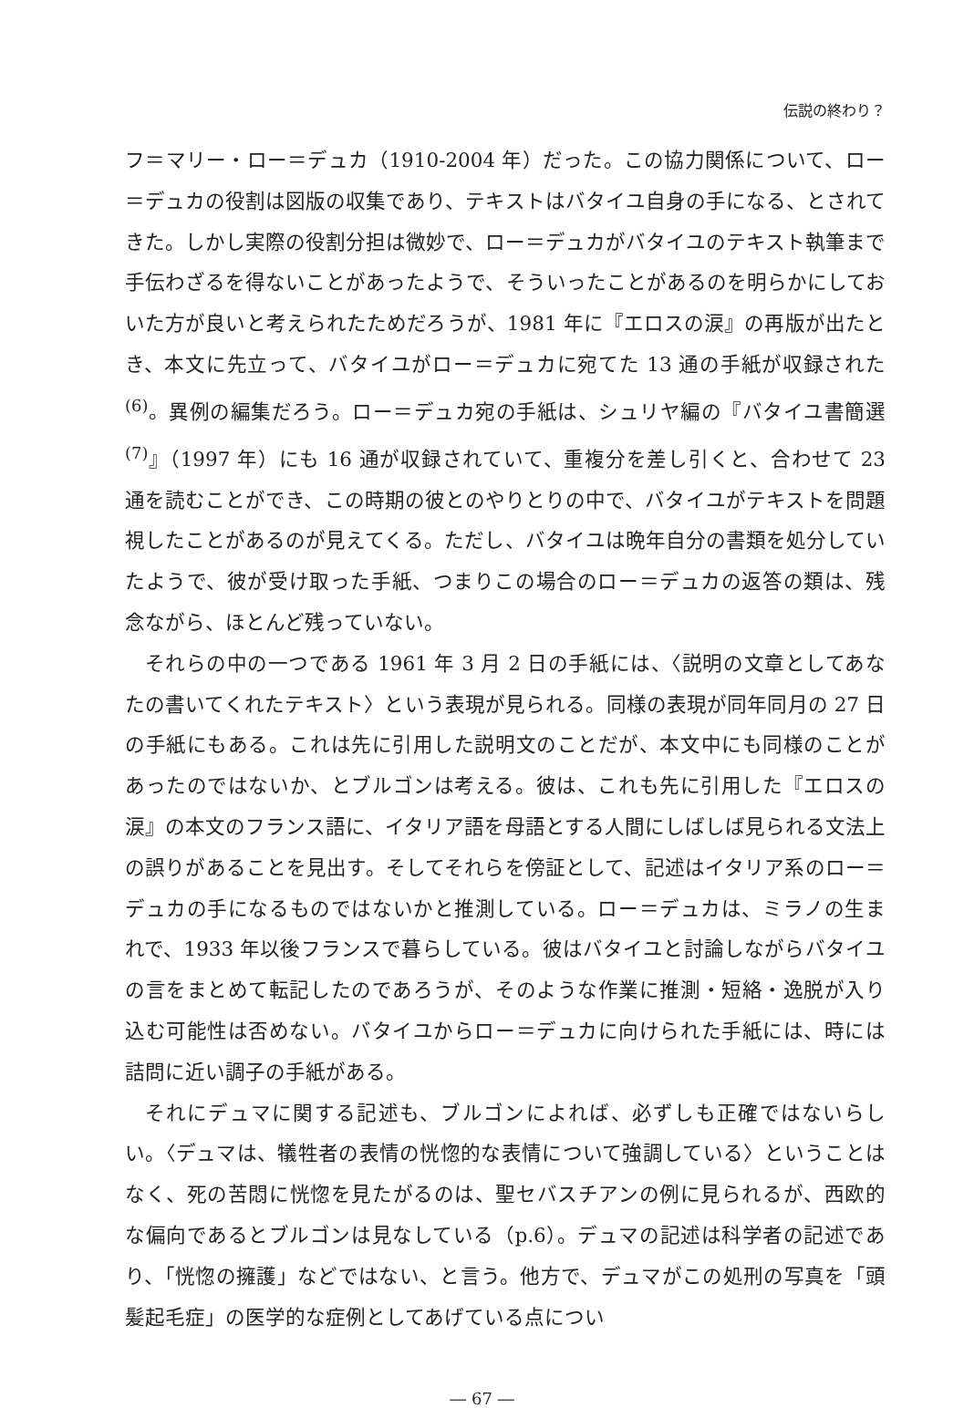伝説の終わり？
フ＝マリー・ロー＝デュカ（1910-2004 年）だった。この協力関係について、ロー＝デュカの役割は図版の収集であり、テキストはバタイユ自身の手になる、とされてきた。しかし実際の役割分担は微妙で、ロー＝デュカがバタイユのテキスト執筆まで手伝わざるを得ないことがあったようで、そういったことがあるのを明らかにしておいた方が良いと考えられたためだろうが、1981 年に『エロスの涙』の再版が出たとき、本文に先立って、バタイユがロー＝デュカに宛てた 13 通の手紙が収録された<sup>(6)</sup>。異例の編集だろう。ロー＝デュカ宛の手紙は、シュリヤ編の『バタイユ書簡選<sup>(7)</sup>』（1997 年）にも 16 通が収録されていて、重複分を差し引くと、合わせて 23 通を読むことができ、この時期の彼とのやりとりの中で、バタイユがテキストを問題視したことがあるのが見えてくる。ただし、バタイユは晩年自分の書類を処分していたようで、彼が受け取った手紙、つまりこの場合のロー＝デュカの返答の類は、残念ながら、ほとんど残っていない。
それらの中の一つである 1961 年 3 月 2 日の手紙には、〈説明の文章としてあなたの書いてくれたテキスト〉という表現が見られる。同様の表現が同年同月の 27 日の手紙にもある。これは先に引用した説明文のことだが、本文中にも同様のことがあったのではないか、とブルゴンは考える。彼は、これも先に引用した『エロスの涙』の本文のフランス語に、イタリア語を母語とする人間にしばしば見られる文法上の誤りがあることを見出す。そしてそれらを傍証として、記述はイタリア系のロー＝デュカの手になるものではないかと推測している。ロー＝デュカは、ミラノの生まれで、1933 年以後フランスで暮らしている。彼はバタイユと討論しながらバタイユの言をまとめて転記したのであろうが、そのような作業に推測・短絡・逸脱が入り込む可能性は否めない。バタイユからロー＝デュカに向けられた手紙には、時には詰問に近い調子の手紙がある。
それにデュマに関する記述も、ブルゴンによれば、必ずしも正確ではないらしい。〈デュマは、犠牲者の表情の恍惚的な表情について強調している〉ということはなく、死の苦悶に恍惚を見たがるのは、聖セバスチアンの例に見られるが、西欧的な偏向であるとブルゴンは見なしている（p.6）。デュマの記述は科学者の記述であり、「恍惚の擁護」などではない、と言う。他方で、デュマがこの処刑の写真を「頭髪起毛症」の医学的な症例としてあげている点につい
― 67 ―